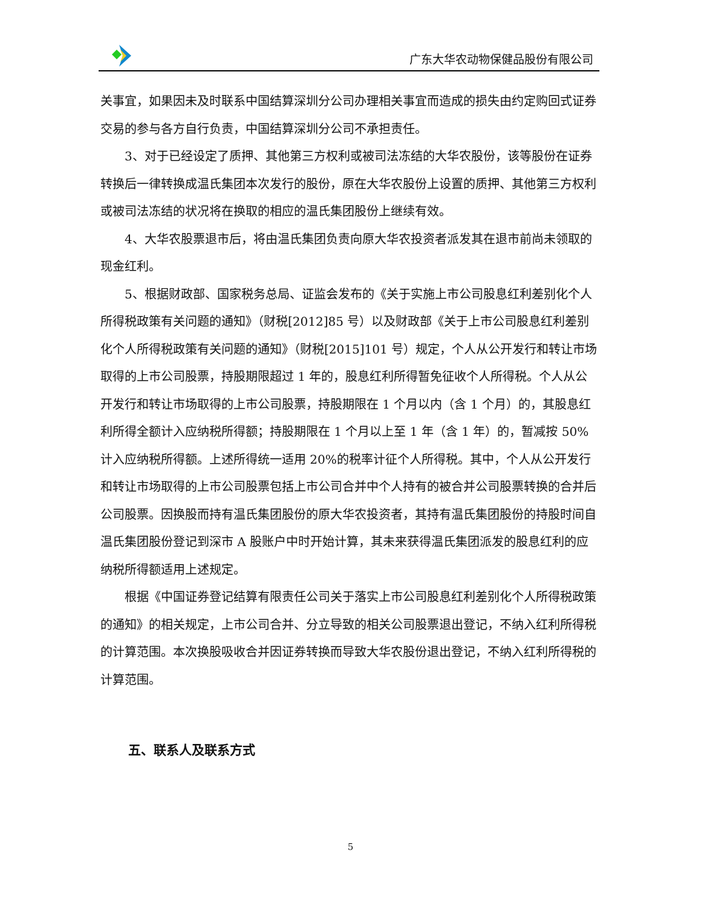广东大华农动物保健品股份有限公司
关事宜，如果因未及时联系中国结算深圳分公司办理相关事宜而造成的损失由约定购回式证券交易的参与各方自行负责，中国结算深圳分公司不承担责任。
3、对于已经设定了质押、其他第三方权利或被司法冻结的大华农股份，该等股份在证券转换后一律转换成温氏集团本次发行的股份，原在大华农股份上设置的质押、其他第三方权利或被司法冻结的状况将在换取的相应的温氏集团股份上继续有效。
4、大华农股票退市后，将由温氏集团负责向原大华农投资者派发其在退市前尚未领取的现金红利。
5、根据财政部、国家税务总局、证监会发布的《关于实施上市公司股息红利差别化个人所得税政策有关问题的通知》（财税[2012]85 号）以及财政部《关于上市公司股息红利差别化个人所得税政策有关问题的通知》（财税[2015]101 号）规定，个人从公开发行和转让市场取得的上市公司股票，持股期限超过 1 年的，股息红利所得暂免征收个人所得税。个人从公开发行和转让市场取得的上市公司股票，持股期限在 1 个月以内（含 1 个月）的，其股息红利所得全额计入应纳税所得额；持股期限在 1 个月以上至 1 年（含 1 年）的，暂减按 50%计入应纳税所得额。上述所得统一适用 20%的税率计征个人所得税。其中，个人从公开发行和转让市场取得的上市公司股票包括上市公司合并中个人持有的被合并公司股票转换的合并后公司股票。因换股而持有温氏集团股份的原大华农投资者，其持有温氏集团股份的持股时间自温氏集团股份登记到深市 A 股账户中时开始计算，其未来获得温氏集团派发的股息红利的应纳税所得额适用上述规定。
根据《中国证券登记结算有限责任公司关于落实上市公司股息红利差别化个人所得税政策的通知》的相关规定，上市公司合并、分立导致的相关公司股票退出登记，不纳入红利所得税的计算范围。本次换股吸收合并因证券转换而导致大华农股份退出登记，不纳入红利所得税的计算范围。
五、联系人及联系方式
5